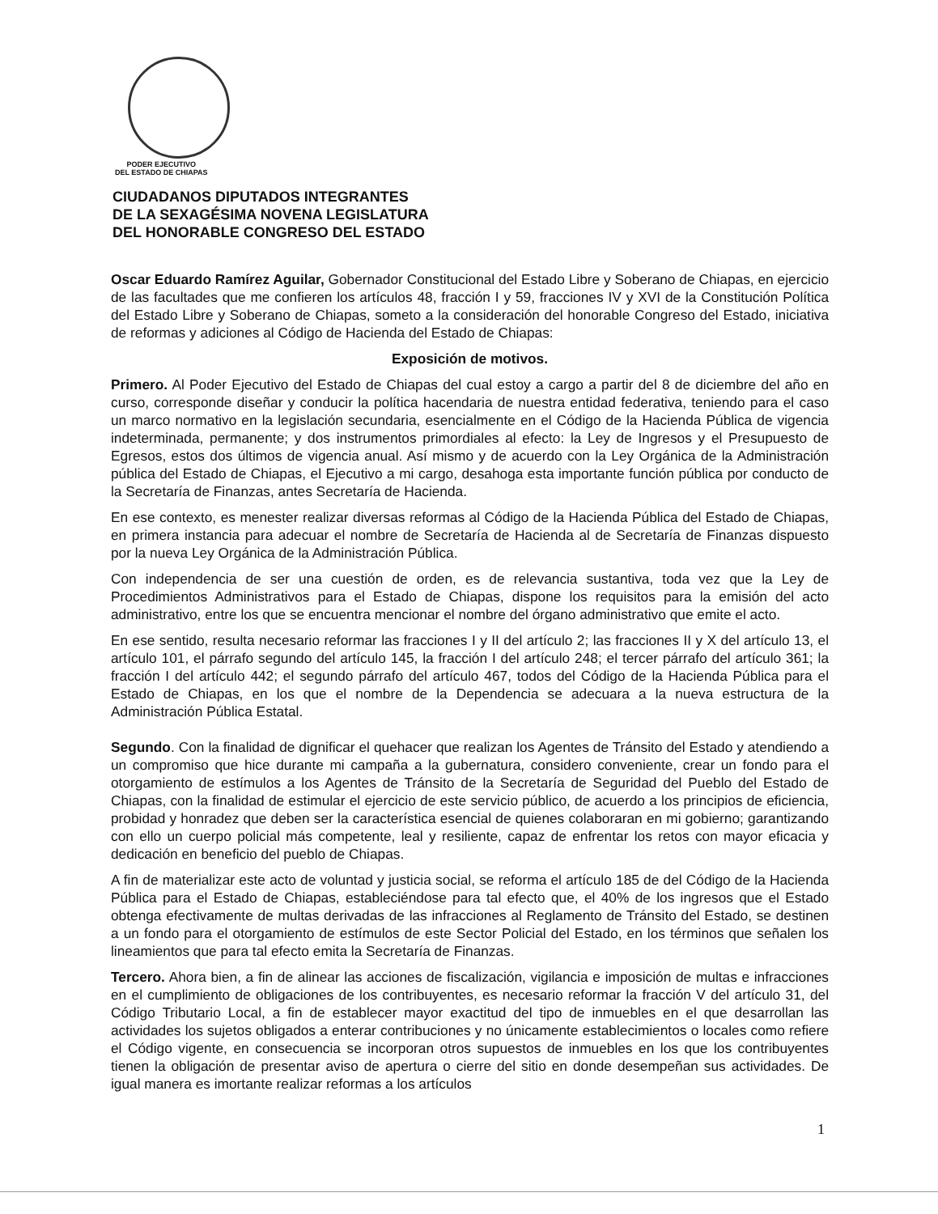PODER EJECUTIVO
DEL ESTADO DE CHIAPAS
CIUDADANOS DIPUTADOS INTEGRANTES
DE LA SEXAGÉSIMA NOVENA LEGISLATURA
DEL HONORABLE CONGRESO DEL ESTADO
Oscar Eduardo Ramírez Aguilar, Gobernador Constitucional del Estado Libre y Soberano de Chiapas, en ejercicio de las facultades que me confieren los artículos 48, fracción I y 59, fracciones IV y XVI de la Constitución Política del Estado Libre y Soberano de Chiapas, someto a la consideración del honorable Congreso del Estado, iniciativa de reformas y adiciones al Código de Hacienda del Estado de Chiapas:
Exposición de motivos.
Primero. Al Poder Ejecutivo del Estado de Chiapas del cual estoy a cargo a partir del 8 de diciembre del año en curso, corresponde diseñar y conducir la política hacendaria de nuestra entidad federativa, teniendo para el caso un marco normativo en la legislación secundaria, esencialmente en el Código de la Hacienda Pública de vigencia indeterminada, permanente; y dos instrumentos primordiales al efecto: la Ley de Ingresos y el Presupuesto de Egresos, estos dos últimos de vigencia anual. Así mismo y de acuerdo con la Ley Orgánica de la Administración pública del Estado de Chiapas, el Ejecutivo a mi cargo, desahoga esta importante función pública por conducto de la Secretaría de Finanzas, antes Secretaría de Hacienda.
En ese contexto, es menester realizar diversas reformas al Código de la Hacienda Pública del Estado de Chiapas, en primera instancia para adecuar el nombre de Secretaría de Hacienda al de Secretaría de Finanzas dispuesto por la nueva Ley Orgánica de la Administración Pública.
Con independencia de ser una cuestión de orden, es de relevancia sustantiva, toda vez que la Ley de Procedimientos Administrativos para el Estado de Chiapas, dispone los requisitos para la emisión del acto administrativo, entre los que se encuentra mencionar el nombre del órgano administrativo que emite el acto.
En ese sentido, resulta necesario reformar las fracciones I y II del artículo 2; las fracciones II y X del artículo 13, el artículo 101, el párrafo segundo del artículo 145, la fracción I del artículo 248; el tercer párrafo del artículo 361; la fracción I del artículo 442; el segundo párrafo del artículo 467, todos del Código de la Hacienda Pública para el Estado de Chiapas, en los que el nombre de la Dependencia se adecuara a la nueva estructura de la Administración Pública Estatal.
Segundo. Con la finalidad de dignificar el quehacer que realizan los Agentes de Tránsito del Estado y atendiendo a un compromiso que hice durante mi campaña a la gubernatura, considero conveniente, crear un fondo para el otorgamiento de estímulos a los Agentes de Tránsito de la Secretaría de Seguridad del Pueblo del Estado de Chiapas, con la finalidad de estimular el ejercicio de este servicio público, de acuerdo a los principios de eficiencia, probidad y honradez que deben ser la característica esencial de quienes colaboraran en mi gobierno; garantizando con ello un cuerpo policial más competente, leal y resiliente, capaz de enfrentar los retos con mayor eficacia y dedicación en beneficio del pueblo de Chiapas.
A fin de materializar este acto de voluntad y justicia social, se reforma el artículo 185 de del Código de la Hacienda Pública para el Estado de Chiapas, estableciéndose para tal efecto que, el 40% de los ingresos que el Estado obtenga efectivamente de multas derivadas de las infracciones al Reglamento de Tránsito del Estado, se destinen a un fondo para el otorgamiento de estímulos de este Sector Policial del Estado, en los términos que señalen los lineamientos que para tal efecto emita la Secretaría de Finanzas.
Tercero. Ahora bien, a fin de alinear las acciones de fiscalización, vigilancia e imposición de multas e infracciones en el cumplimiento de obligaciones de los contribuyentes, es necesario reformar la fracción V del artículo 31, del Código Tributario Local, a fin de establecer mayor exactitud del tipo de inmuebles en el que desarrollan las actividades los sujetos obligados a enterar contribuciones y no únicamente establecimientos o locales como refiere el Código vigente, en consecuencia se incorporan otros supuestos de inmuebles en los que los contribuyentes tienen la obligación de presentar aviso de apertura o cierre del sitio en donde desempeñan sus actividades. De igual manera es imortante realizar reformas a los artículos
1